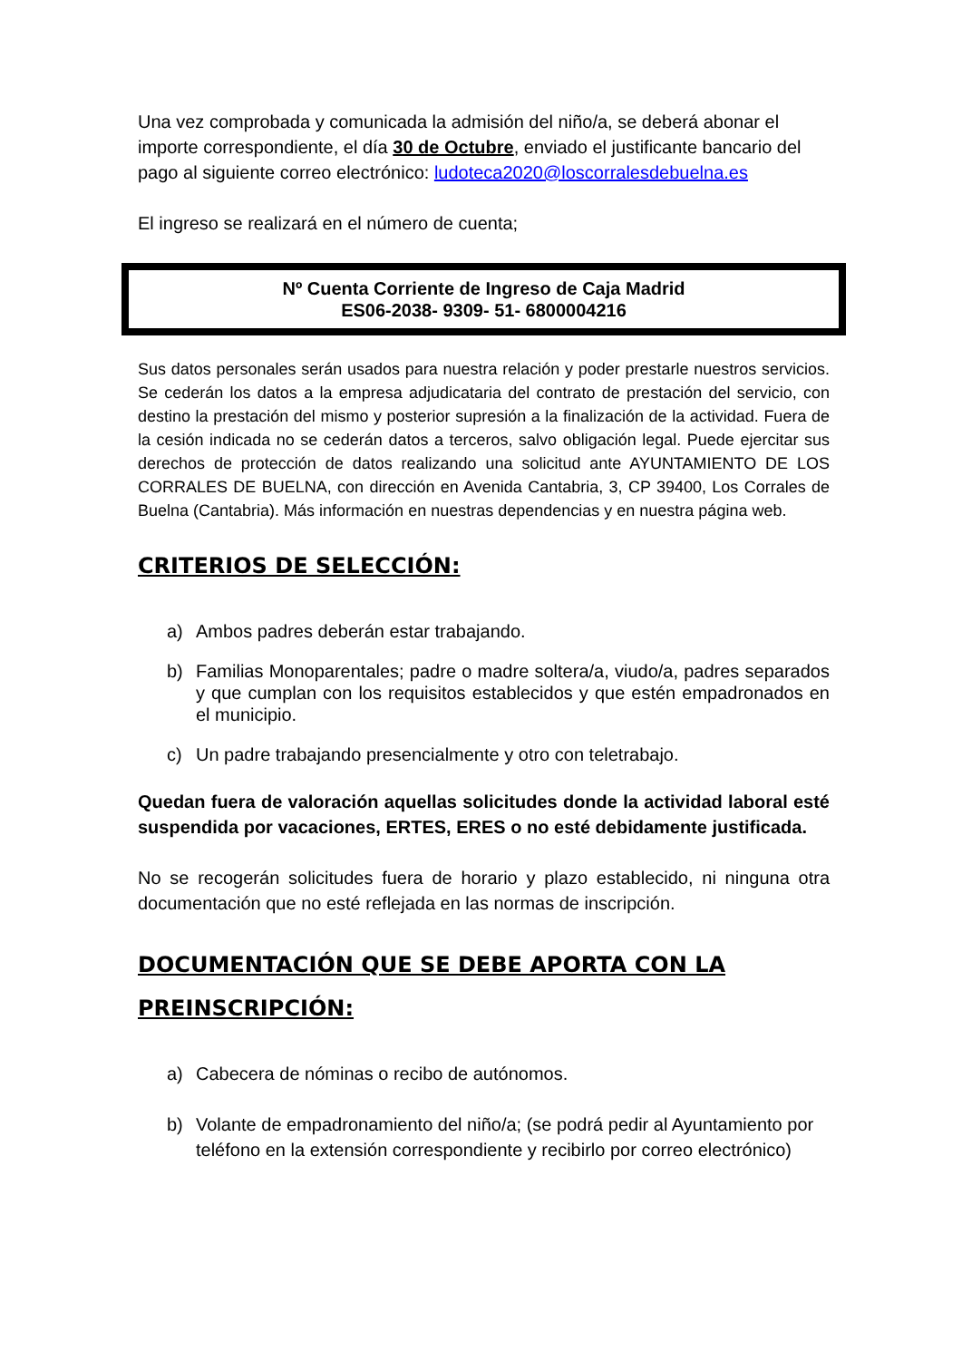Una vez comprobada y comunicada la admisión del niño/a, se deberá abonar el importe correspondiente, el día 30 de Octubre, enviado el justificante bancario del pago al siguiente correo electrónico: ludoteca2020@loscorralesdebuelna.es
El ingreso se realizará en el número de cuenta;
Nº Cuenta Corriente de Ingreso de Caja Madrid
ES06-2038- 9309- 51- 6800004216
Sus datos personales serán usados para nuestra relación y poder prestarle nuestros servicios. Se cederán los datos a la empresa adjudicataria del contrato de prestación del servicio, con destino la prestación del mismo y posterior supresión a la finalización de la actividad. Fuera de la cesión indicada no se cederán datos a terceros, salvo obligación legal. Puede ejercitar sus derechos de protección de datos realizando una solicitud ante AYUNTAMIENTO DE LOS CORRALES DE BUELNA, con dirección en Avenida Cantabria, 3, CP 39400, Los Corrales de Buelna (Cantabria). Más información en nuestras dependencias y en nuestra página web.
CRITERIOS DE SELECCIÓN:
a) Ambos padres deberán estar trabajando.
b) Familias Monoparentales; padre o madre soltera/a, viudo/a, padres separados y que cumplan con los requisitos establecidos y que estén empadronados en el municipio.
c) Un padre trabajando presencialmente y otro con teletrabajo.
Quedan fuera de valoración aquellas solicitudes donde la actividad laboral esté suspendida por vacaciones, ERTES, ERES o no esté debidamente justificada.
No se recogerán solicitudes fuera de horario y plazo establecido, ni ninguna otra documentación que no esté reflejada en las normas de inscripción.
DOCUMENTACIÓN QUE SE DEBE APORTA CON LA PREINSCRIPCIÓN:
a) Cabecera de nóminas o recibo de autónomos.
b) Volante de empadronamiento del niño/a; (se podrá pedir al Ayuntamiento por teléfono en la extensión correspondiente y recibirlo por correo electrónico)